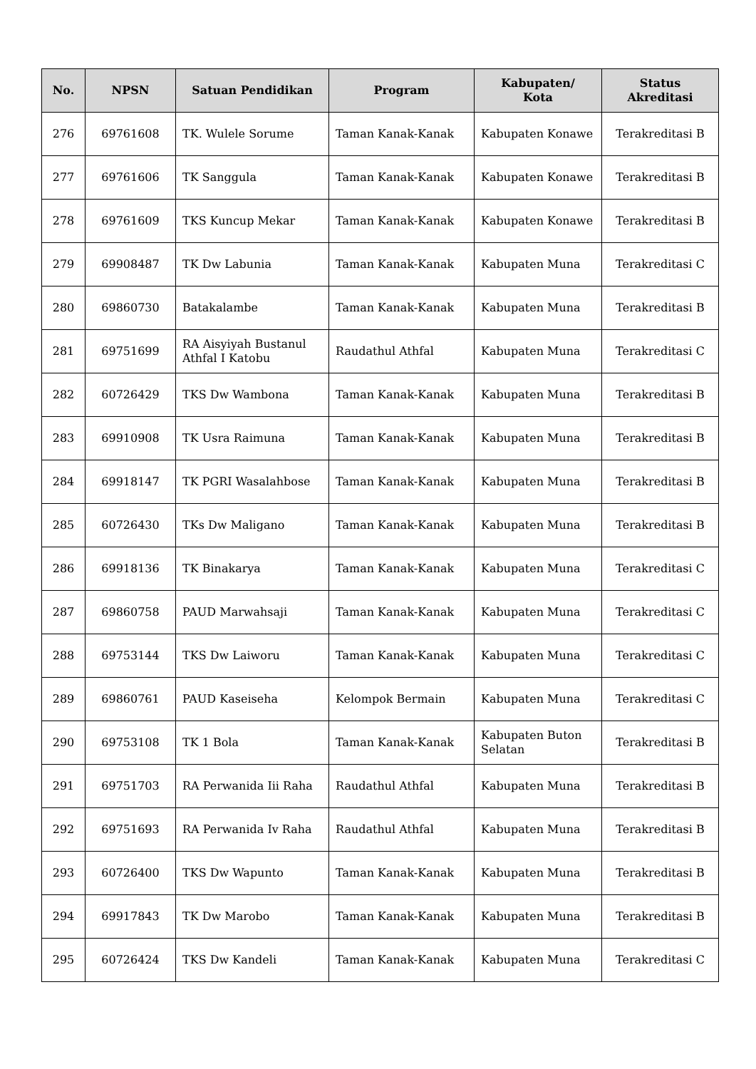| No. | NPSN | Satuan Pendidikan | Program | Kabupaten/ Kota | Status Akreditasi |
| --- | --- | --- | --- | --- | --- |
| 276 | 69761608 | TK. Wulele Sorume | Taman Kanak-Kanak | Kabupaten Konawe | Terakreditasi B |
| 277 | 69761606 | TK Sanggula | Taman Kanak-Kanak | Kabupaten Konawe | Terakreditasi B |
| 278 | 69761609 | TKS Kuncup Mekar | Taman Kanak-Kanak | Kabupaten Konawe | Terakreditasi B |
| 279 | 69908487 | TK Dw Labunia | Taman Kanak-Kanak | Kabupaten Muna | Terakreditasi C |
| 280 | 69860730 | Batakalambe | Taman Kanak-Kanak | Kabupaten Muna | Terakreditasi B |
| 281 | 69751699 | RA Aisyiyah Bustanul Athfal I Katobu | Raudathul Athfal | Kabupaten Muna | Terakreditasi C |
| 282 | 60726429 | TKS Dw Wambona | Taman Kanak-Kanak | Kabupaten Muna | Terakreditasi B |
| 283 | 69910908 | TK Usra Raimuna | Taman Kanak-Kanak | Kabupaten Muna | Terakreditasi B |
| 284 | 69918147 | TK PGRI Wasalahbose | Taman Kanak-Kanak | Kabupaten Muna | Terakreditasi B |
| 285 | 60726430 | TKs Dw Maligano | Taman Kanak-Kanak | Kabupaten Muna | Terakreditasi B |
| 286 | 69918136 | TK Binakarya | Taman Kanak-Kanak | Kabupaten Muna | Terakreditasi C |
| 287 | 69860758 | PAUD Marwahsaji | Taman Kanak-Kanak | Kabupaten Muna | Terakreditasi C |
| 288 | 69753144 | TKS Dw Laiworu | Taman Kanak-Kanak | Kabupaten Muna | Terakreditasi C |
| 289 | 69860761 | PAUD Kaseiseha | Kelompok Bermain | Kabupaten Muna | Terakreditasi C |
| 290 | 69753108 | TK 1 Bola | Taman Kanak-Kanak | Kabupaten Buton Selatan | Terakreditasi B |
| 291 | 69751703 | RA Perwanida Iii Raha | Raudathul Athfal | Kabupaten Muna | Terakreditasi B |
| 292 | 69751693 | RA Perwanida Iv Raha | Raudathul Athfal | Kabupaten Muna | Terakreditasi B |
| 293 | 60726400 | TKS Dw Wapunto | Taman Kanak-Kanak | Kabupaten Muna | Terakreditasi B |
| 294 | 69917843 | TK Dw Marobo | Taman Kanak-Kanak | Kabupaten Muna | Terakreditasi B |
| 295 | 60726424 | TKS Dw Kandeli | Taman Kanak-Kanak | Kabupaten Muna | Terakreditasi C |